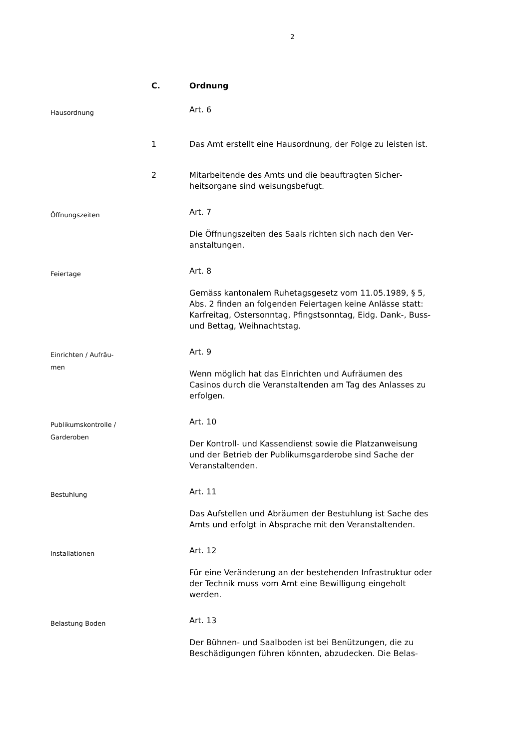2
C.
Ordnung
Hausordnung
Art. 6
1
Das Amt erstellt eine Hausordnung, der Folge zu leisten ist.
2
Mitarbeitende des Amts und die beauftragten Sicher­heitsorgane sind weisungsbefugt.
Öffnungszeiten
Art. 7
Die Öffnungszeiten des Saals richten sich nach den Ver­anstaltungen.
Feiertage
Art. 8
Gemäss kantonalem Ruhetagsgesetz vom 11.05.1989, § 5, Abs. 2 finden an folgenden Feiertagen keine Anlässe statt: Karfreitag, Ostersonntag, Pfingstsonntag, Eidg. Dank-, Buss- und Bettag, Weihnachtstag.
Einrichten / Aufräu-
men
Art. 9
Wenn möglich hat das Einrichten und Aufräumen des Casinos durch die Veranstaltenden am Tag des Anlasses zu erfolgen.
Publikumskontrolle /
Garderoben
Art. 10
Der Kontroll- und Kassendienst sowie die Platzanweisung und der Betrieb der Publikumsgarderobe sind Sache der Veranstaltenden.
Bestuhlung
Art. 11
Das Aufstellen und Abräumen der Bestuhlung ist Sache des Amts und erfolgt in Absprache mit den Veranstal­tenden.
Installationen
Art. 12
Für eine Veränderung an der bestehenden Infrastruktur oder der Technik muss vom Amt eine Bewilligung einge­holt werden.
Belastung Boden
Art. 13
Der Bühnen- und Saalboden ist bei Benützungen, die zu Beschädigungen führen könnten, abzudecken. Die Belas-